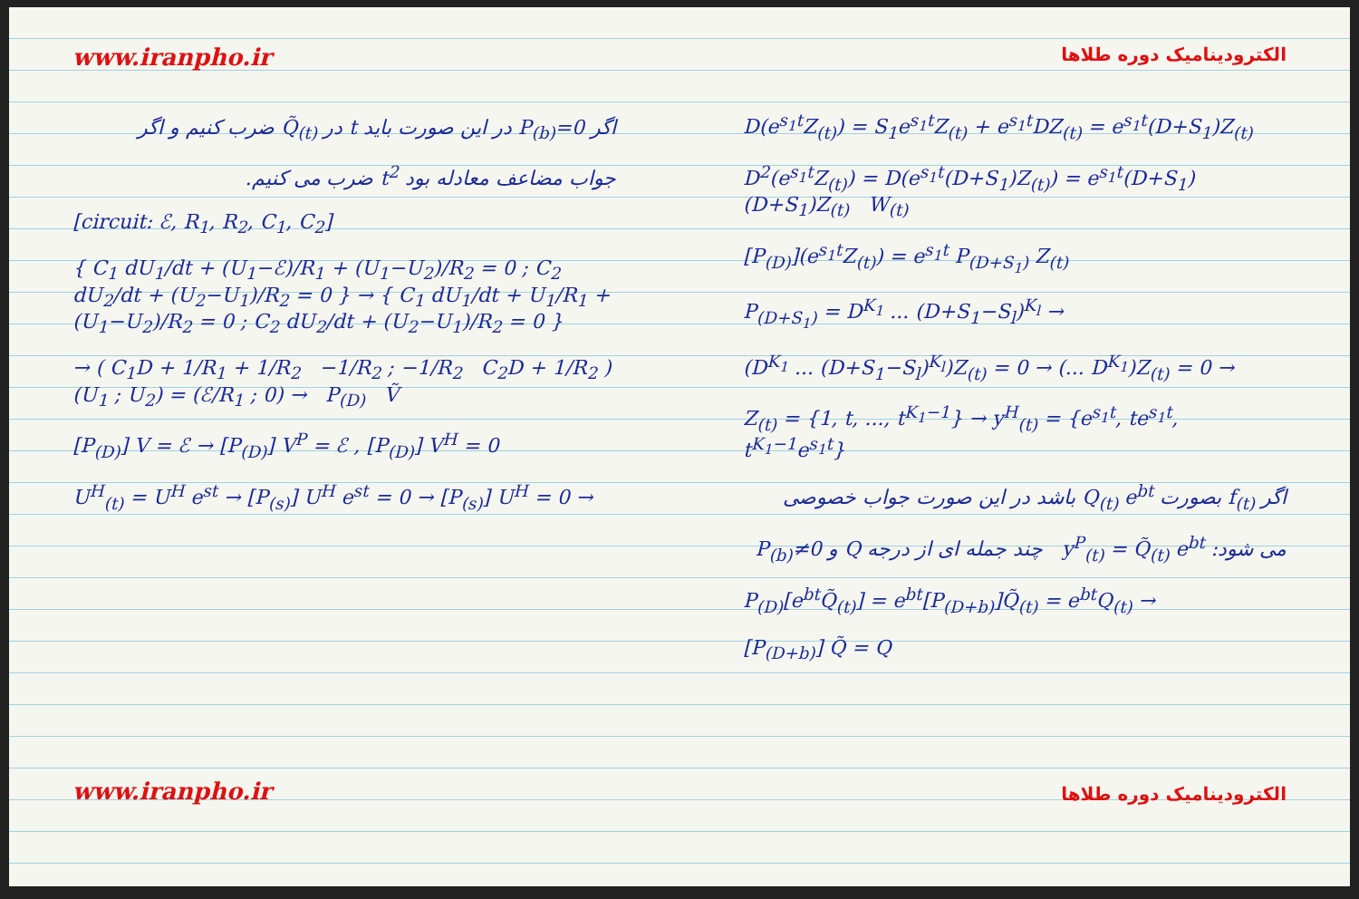www.iranpho.ir
اگر P<sub>(b)</sub>=0 در این صورت باید t در Q̃<sub>(t)</sub> ضرب کنیم و اگر
جواب مضاعف معادله بود t<sup>2</sup> ضرب می کنیم.
[circuit: ℰ, R<sub>1</sub>, R<sub>2</sub>, C<sub>1</sub>, C<sub>2</sub>]
{ C<sub>1</sub> dU<sub>1</sub>/dt + (U<sub>1</sub>−ℰ)/R<sub>1</sub> + (U<sub>1</sub>−U<sub>2</sub>)/R<sub>2</sub> = 0 ; C<sub>2</sub> dU<sub>2</sub>/dt + (U<sub>2</sub>−U<sub>1</sub>)/R<sub>2</sub> = 0 } → { C<sub>1</sub> dU<sub>1</sub>/dt + U<sub>1</sub>/R<sub>1</sub> + (U<sub>1</sub>−U<sub>2</sub>)/R<sub>2</sub> = 0 ; C<sub>2</sub> dU<sub>2</sub>/dt + (U<sub>2</sub>−U<sub>1</sub>)/R<sub>2</sub> = 0 }
→ ( C<sub>1</sub>D + 1/R<sub>1</sub> + 1/R<sub>2</sub> −1/R<sub>2</sub> ; −1/R<sub>2</sub> C<sub>2</sub>D + 1/R<sub>2</sub> ) (U<sub>1</sub> ; U<sub>2</sub>) = (ℰ/R<sub>1</sub> ; 0) → P<sub>(D)</sub> Ṽ
[P<sub>(D)</sub>] V = ℰ → [P<sub>(D)</sub>] V<sup>P</sup> = ℰ , [P<sub>(D)</sub>] V<sup>H</sup> = 0
U<sup>H</sup><sub>(t)</sub> = U<sup>H</sup> e<sup>st</sup> → [P<sub>(s)</sub>] U<sup>H</sup> e<sup>st</sup> = 0 → [P<sub>(s)</sub>] U<sup>H</sup> = 0 →
www.iranpho.ir
الکترودینامیک دوره طلاها
D(e<sup>s<sub>1</sub>t</sup>Z<sub>(t)</sub>) = S<sub>1</sub>e<sup>s<sub>1</sub>t</sup>Z<sub>(t)</sub> + e<sup>s<sub>1</sub>t</sup>DZ<sub>(t)</sub> = e<sup>s<sub>1</sub>t</sup>(D+S<sub>1</sub>)Z<sub>(t)</sub>
D<sup>2</sup>(e<sup>s<sub>1</sub>t</sup>Z<sub>(t)</sub>) = D(e<sup>s<sub>1</sub>t</sup>(D+S<sub>1</sub>)Z<sub>(t)</sub>) = e<sup>s<sub>1</sub>t</sup>(D+S<sub>1</sub>)(D+S<sub>1</sub>)Z<sub>(t)</sub> W<sub>(t)</sub>
[P<sub>(D)</sub>](e<sup>s<sub>1</sub>t</sup>Z<sub>(t)</sub>) = e<sup>s<sub>1</sub>t</sup> P<sub>(D+S<sub>1</sub>)</sub> Z<sub>(t)</sub>
P<sub>(D+S<sub>1</sub>)</sub> = D<sup>K<sub>1</sub></sup> ... (D+S<sub>1</sub>−S<sub>l</sub>)<sup>K<sub>l</sub></sup> →
(D<sup>K<sub>1</sub></sup> ... (D+S<sub>1</sub>−S<sub>l</sub>)<sup>K<sub>l</sub></sup>)Z<sub>(t)</sub> = 0 → (... D<sup>K<sub>1</sub></sup>)Z<sub>(t)</sub> = 0 →
Z<sub>(t)</sub> = {1, t, ..., t<sup>K<sub>1</sub>−1</sup>} → y<sup>H</sup><sub>(t)</sub> = {e<sup>s<sub>1</sub>t</sup>, te<sup>s<sub>1</sub>t</sup>, t<sup>K<sub>1</sub>−1</sup>e<sup>s<sub>1</sub>t</sup>}
اگر f<sub>(t)</sub> بصورت Q<sub>(t)</sub> e<sup>bt</sup> باشد در این صورت جواب خصوصی
می شود: y<sup>P</sup><sub>(t)</sub> = Q̃<sub>(t)</sub> e<sup>bt</sup> چند جمله ای از درجه Q و P<sub>(b)</sub>≠0
P<sub>(D)</sub>[e<sup>bt</sup>Q̃<sub>(t)</sub>] = e<sup>bt</sup>[P<sub>(D+b)</sub>]Q̃<sub>(t)</sub> = e<sup>bt</sup>Q<sub>(t)</sub> →
[P<sub>(D+b)</sub>] Q̃ = Q
الکترودینامیک دوره طلاها